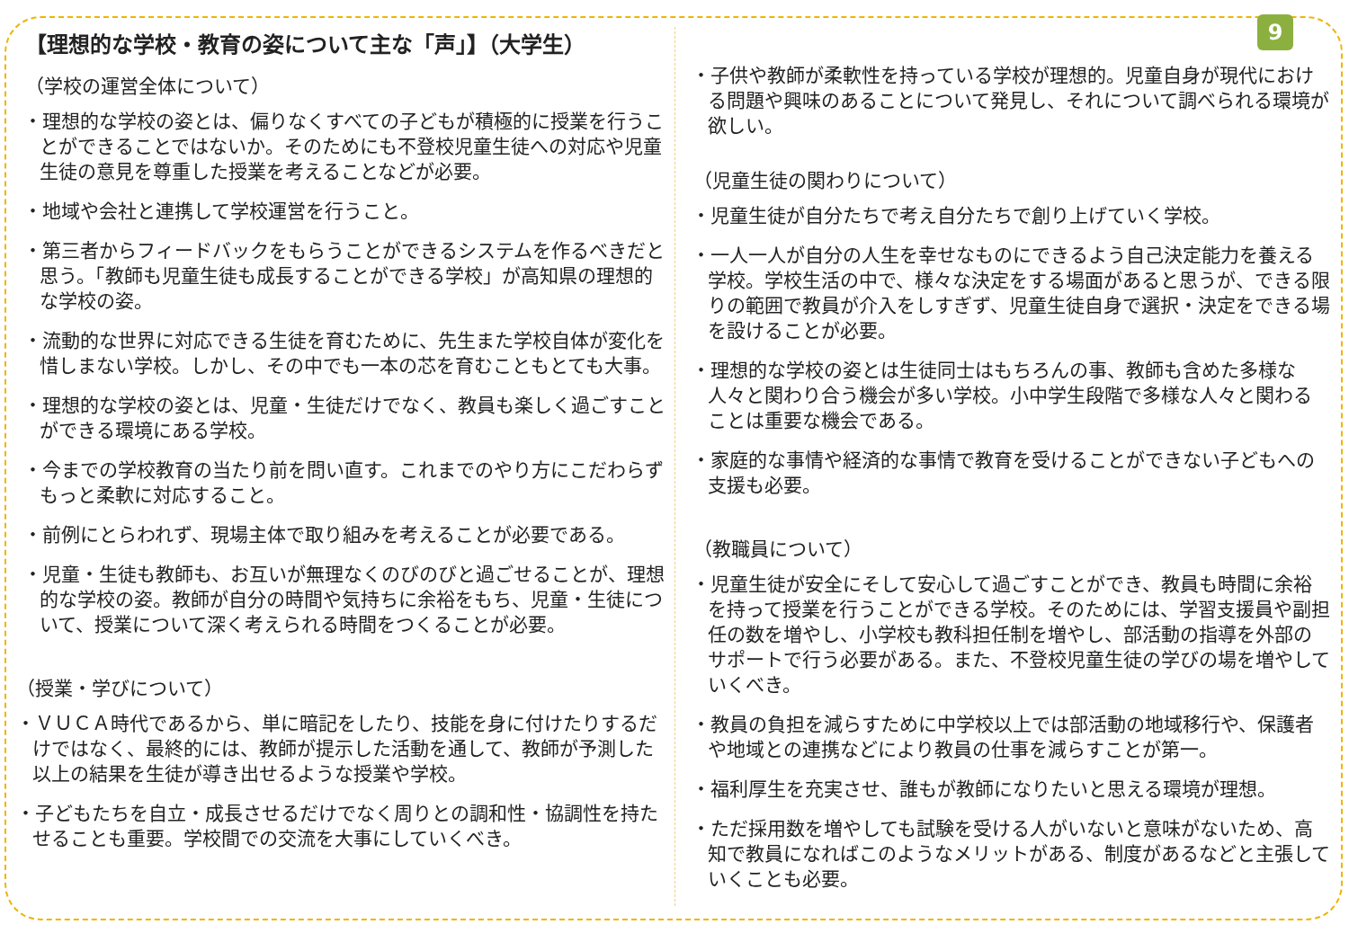9
【理想的な学校・教育の姿について主な「声」】（大学生）
（学校の運営全体について）
・理想的な学校の姿とは、偏りなくすべての子どもが積極的に授業を行うことができることではないか。そのためにも不登校児童生徒への対応や児童生徒の意見を尊重した授業を考えることなどが必要。
・地域や会社と連携して学校運営を行うこと。
・第三者からフィードバックをもらうことができるシステムを作るべきだと思う。「教師も児童生徒も成長することができる学校」が高知県の理想的な学校の姿。
・流動的な世界に対応できる生徒を育むために、先生また学校自体が変化を惜しまない学校。しかし、その中でも一本の芯を育むこともとても大事。
・理想的な学校の姿とは、児童・生徒だけでなく、教員も楽しく過ごすことができる環境にある学校。
・今までの学校教育の当たり前を問い直す。これまでのやり方にこだわらずもっと柔軟に対応すること。
・前例にとらわれず、現場主体で取り組みを考えることが必要である。
・児童・生徒も教師も、お互いが無理なくのびのびと過ごせることが、理想的な学校の姿。教師が自分の時間や気持ちに余裕をもち、児童・生徒について、授業について深く考えられる時間をつくることが必要。
（授業・学びについて）
・ＶＵＣＡ時代であるから、単に暗記をしたり、技能を身に付けたりするだけではなく、最終的には、教師が提示した活動を通して、教師が予測した以上の結果を生徒が導き出せるような授業や学校。
・子どもたちを自立・成長させるだけでなく周りとの調和性・協調性を持たせることも重要。学校間での交流を大事にしていくべき。
・子供や教師が柔軟性を持っている学校が理想的。児童自身が現代における問題や興味のあることについて発見し、それについて調べられる環境が欲しい。
（児童生徒の関わりについて）
・児童生徒が自分たちで考え自分たちで創り上げていく学校。
・一人一人が自分の人生を幸せなものにできるよう自己決定能力を養える学校。学校生活の中で、様々な決定をする場面があると思うが、できる限りの範囲で教員が介入をしすぎず、児童生徒自身で選択・決定をできる場を設けることが必要。
・理想的な学校の姿とは生徒同士はもちろんの事、教師も含めた多様な人々と関わり合う機会が多い学校。小中学生段階で多様な人々と関わることは重要な機会である。
・家庭的な事情や経済的な事情で教育を受けることができない子どもへの支援も必要。
（教職員について）
・児童生徒が安全にそして安心して過ごすことができ、教員も時間に余裕を持って授業を行うことができる学校。そのためには、学習支援員や副担任の数を増やし、小学校も教科担任制を増やし、部活動の指導を外部のサポートで行う必要がある。また、不登校児童生徒の学びの場を増やしていくべき。
・教員の負担を減らすために中学校以上では部活動の地域移行や、保護者や地域との連携などにより教員の仕事を減らすことが第一。
・福利厚生を充実させ、誰もが教師になりたいと思える環境が理想。
・ただ採用数を増やしても試験を受ける人がいないと意味がないため、高知で教員になればこのようなメリットがある、制度があるなどと主張していくことも必要。